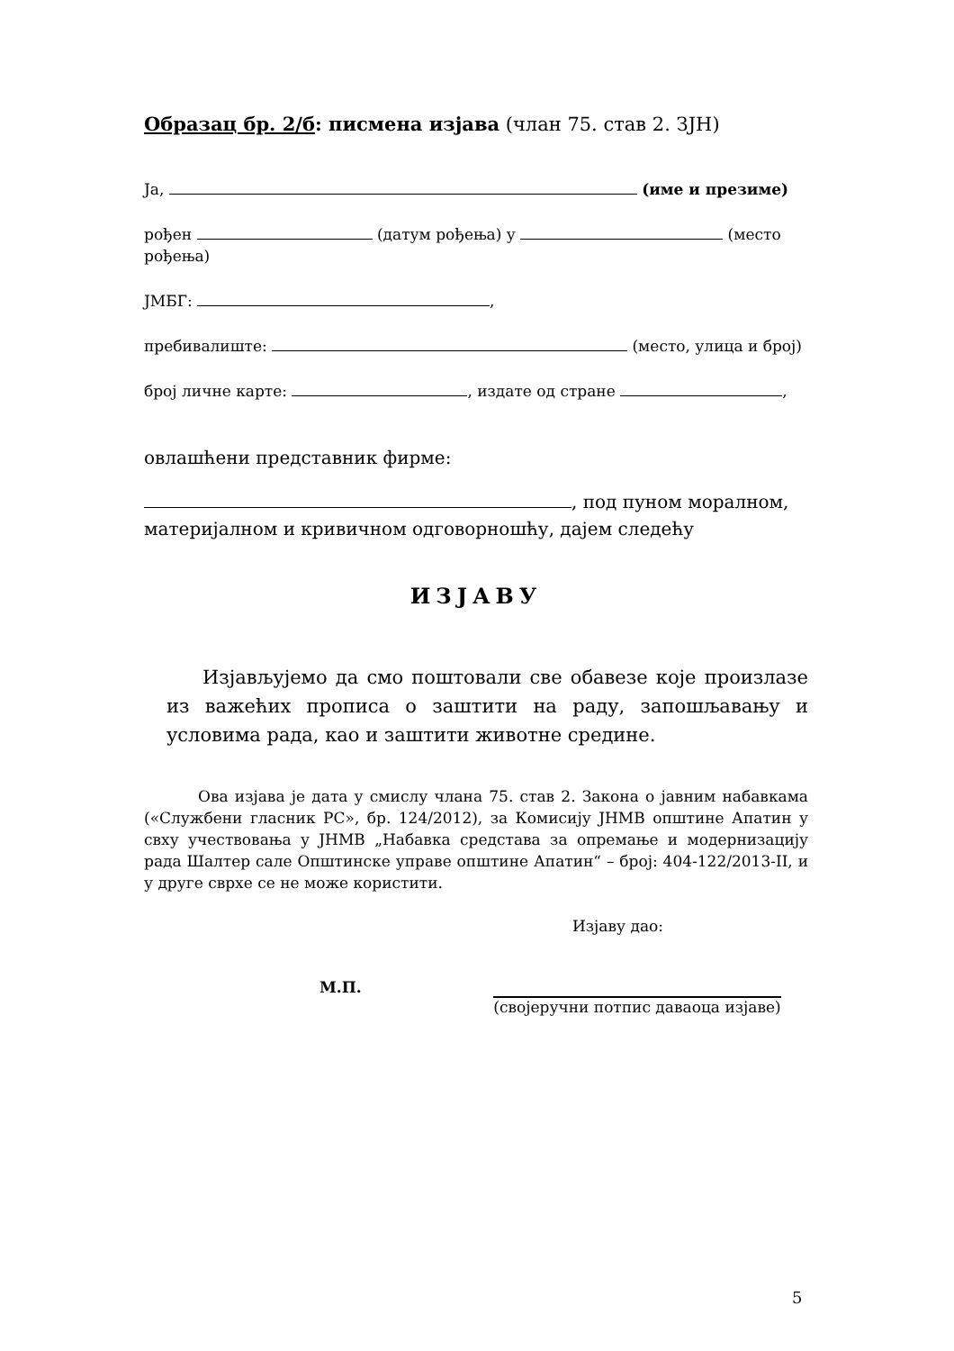Образац бр. 2/б: писмена изјава (члан 75. став 2. ЗЈН)
Ја, (име и презиме)
рођен (датум рођења) у (место рођења)
ЈМБГ: ,
пребивалиште: (место, улица и број)
број личне карте: , издате од стране ,
овлашћени представник фирме:
, под пуном моралном, материјалном и кривичном одговорношћу, дајем следећу
ИЗЈАВУ
Изјављујемо да смо поштовали све обавезе које произлазе из важећих прописа о заштити на раду, запошљавању и условима рада, као и заштити животне средине.
Ова изјава је дата у смислу члана 75. став 2. Закона о јавним набавкама («Службени гласник РС», бр. 124/2012), за Комисију ЈНМВ општине Апатин у свху учествовања у ЈНМВ „Набавка средстава за опремање и модернизацију рада Шалтер сале Општинске управе општине Апатин“ – број: 404-122/2013-II, и у друге сврхе се не може користити.
Изјаву дао:
М.П. (својеручни потпис даваоца изјаве)
5